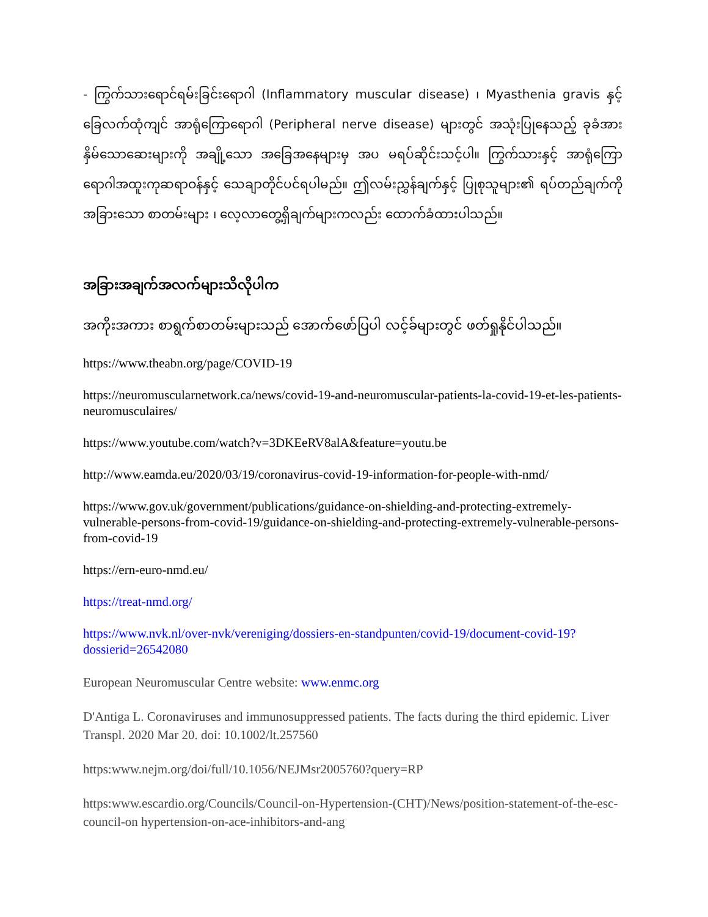- ကြွက်သားရောင်ရမ်းခြင်းရောဂါ (Inflammatory muscular disease) ၊ Myasthenia gravis နှင့် ခြေလက်ထုံကျင် အာရုံကြောရောဂါ (Peripheral nerve disease) များတွင် အသုံးပြုနေသည့် ခုခံအားနှိမ်သောဆေးများကို အချို့သော အခြေအနေများမှ အပ မရပ်ဆိုင်းသင့်ပါ။ ကြွက်သားနှင့် အာရုံကြောရောဂါအထူးကုဆရာဝန်နှင့် သေချာတိုင်ပင်ရပါမည်။ ဤလမ်းညွှန်ချက်နှင့် ပြုစုသူများ၏ ရပ်တည်ချက်ကို အခြားသော စာတမ်းများ ၊ လေ့လာတွေ့ရှိချက်များကလည်း ထောက်ခံထားပါသည်။
အခြားအချက်အလက်များသိလိုပါက
အကိုးအကား စာရွက်စာတမ်းများသည် အောက်ဖော်ပြပါ လင့်ခ်များတွင် ဖတ်ရှုနိုင်ပါသည်။
https://www.theabn.org/page/COVID-19
https://neuromuscularnetwork.ca/news/covid-19-and-neuromuscular-patients-la-covid-19-et-les-patients-neuromusculaires/
https://www.youtube.com/watch?v=3DKEeRV8alA&feature=youtu.be
http://www.eamda.eu/2020/03/19/coronavirus-covid-19-information-for-people-with-nmd/
https://www.gov.uk/government/publications/guidance-on-shielding-and-protecting-extremely-vulnerable-persons-from-covid-19/guidance-on-shielding-and-protecting-extremely-vulnerable-persons-from-covid-19
https://ern-euro-nmd.eu/
https://treat-nmd.org/
https://www.nvk.nl/over-nvk/vereniging/dossiers-en-standpunten/covid-19/document-covid-19?dossierid=26542080
European Neuromuscular Centre website: www.enmc.org
D'Antiga L. Coronaviruses and immunosuppressed patients. The facts during the third epidemic. Liver Transpl. 2020 Mar 20. doi: 10.1002/lt.257560
https:www.nejm.org/doi/full/10.1056/NEJMsr2005760?query=RP
https:www.escardio.org/Councils/Council-on-Hypertension-(CHT)/News/position-statement-of-the-esc-council-on hypertension-on-ace-inhibitors-and-ang